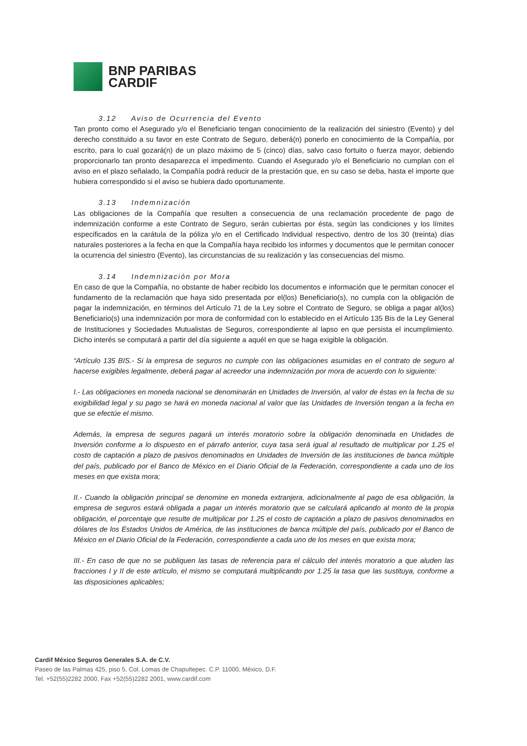BNP PARIBAS
CARDIF
3.12 Aviso de Ocurrencia del Evento
Tan pronto como el Asegurado y/o el Beneficiario tengan conocimiento de la realización del siniestro (Evento) y del derecho constituido a su favor en este Contrato de Seguro, deberá(n) ponerlo en conocimiento de la Compañía, por escrito, para lo cual gozará(n) de un plazo máximo de 5 (cinco) días, salvo caso fortuito o fuerza mayor, debiendo proporcionarlo tan pronto desaparezca el impedimento. Cuando el Asegurado y/o el Beneficiario no cumplan con el aviso en el plazo señalado, la Compañía podrá reducir de la prestación que, en su caso se deba, hasta el importe que hubiera correspondido si el aviso se hubiera dado oportunamente.
3.13 Indemnización
Las obligaciones de la Compañía que resulten a consecuencia de una reclamación procedente de pago de indemnización conforme a este Contrato de Seguro, serán cubiertas por ésta, según las condiciones y los límites especificados en la carátula de la póliza y/o en el Certificado Individual respectivo, dentro de los 30 (treinta) días naturales posteriores a la fecha en que la Compañía haya recibido los informes y documentos que le permitan conocer la ocurrencia del siniestro (Evento), las circunstancias de su realización y las consecuencias del mismo.
3.14 Indemnización por Mora
En caso de que la Compañía, no obstante de haber recibido los documentos e información que le permitan conocer el fundamento de la reclamación que haya sido presentada por el(los) Beneficiario(s), no cumpla con la obligación de pagar la indemnización, en términos del Artículo 71 de la Ley sobre el Contrato de Seguro, se obliga a pagar al(los) Beneficiario(s) una indemnización por mora de conformidad con lo establecido en el Artículo 135 Bis de la Ley General de Instituciones y Sociedades Mutualistas de Seguros, correspondiente al lapso en que persista el incumplimiento. Dicho interés se computará a partir del día siguiente a aquél en que se haga exigible la obligación.
“Artículo 135 BIS.- Si la empresa de seguros no cumple con las obligaciones asumidas en el contrato de seguro al hacerse exigibles legalmente, deberá pagar al acreedor una indemnización por mora de acuerdo con lo siguiente:
I.- Las obligaciones en moneda nacional se denominarán en Unidades de Inversión, al valor de éstas en la fecha de su exigibilidad legal y su pago se hará en moneda nacional al valor que las Unidades de Inversión tengan a la fecha en que se efectúe el mismo.
Además, la empresa de seguros pagará un interés moratorio sobre la obligación denominada en Unidades de Inversión conforme a lo dispuesto en el párrafo anterior, cuya tasa será igual al resultado de multiplicar por 1.25 el costo de captación a plazo de pasivos denominados en Unidades de Inversión de las instituciones de banca múltiple del país, publicado por el Banco de México en el Diario Oficial de la Federación, correspondiente a cada uno de los meses en que exista mora;
II.- Cuando la obligación principal se denomine en moneda extranjera, adicionalmente al pago de esa obligación, la empresa de seguros estará obligada a pagar un interés moratorio que se calculará aplicando al monto de la propia obligación, el porcentaje que resulte de multiplicar por 1.25 el costo de captación a plazo de pasivos denominados en dólares de los Estados Unidos de América, de las instituciones de banca múltiple del país, publicado por el Banco de México en el Diario Oficial de la Federación, correspondiente a cada uno de los meses en que exista mora;
III.- En caso de que no se publiquen las tasas de referencia para el cálculo del interés moratorio a que aluden las fracciones I y II de este artículo, el mismo se computará multiplicando por 1.25 la tasa que las sustituya, conforme a las disposiciones aplicables;
Cardif México Seguros Generales S.A. de C.V.
Paseo de las Palmas 425, piso 5, Col. Lomas de Chapultepec. C.P. 11000, México, D.F.
Tel. +52(55)2282 2000, Fax +52(55)2282 2001, www.cardif.com